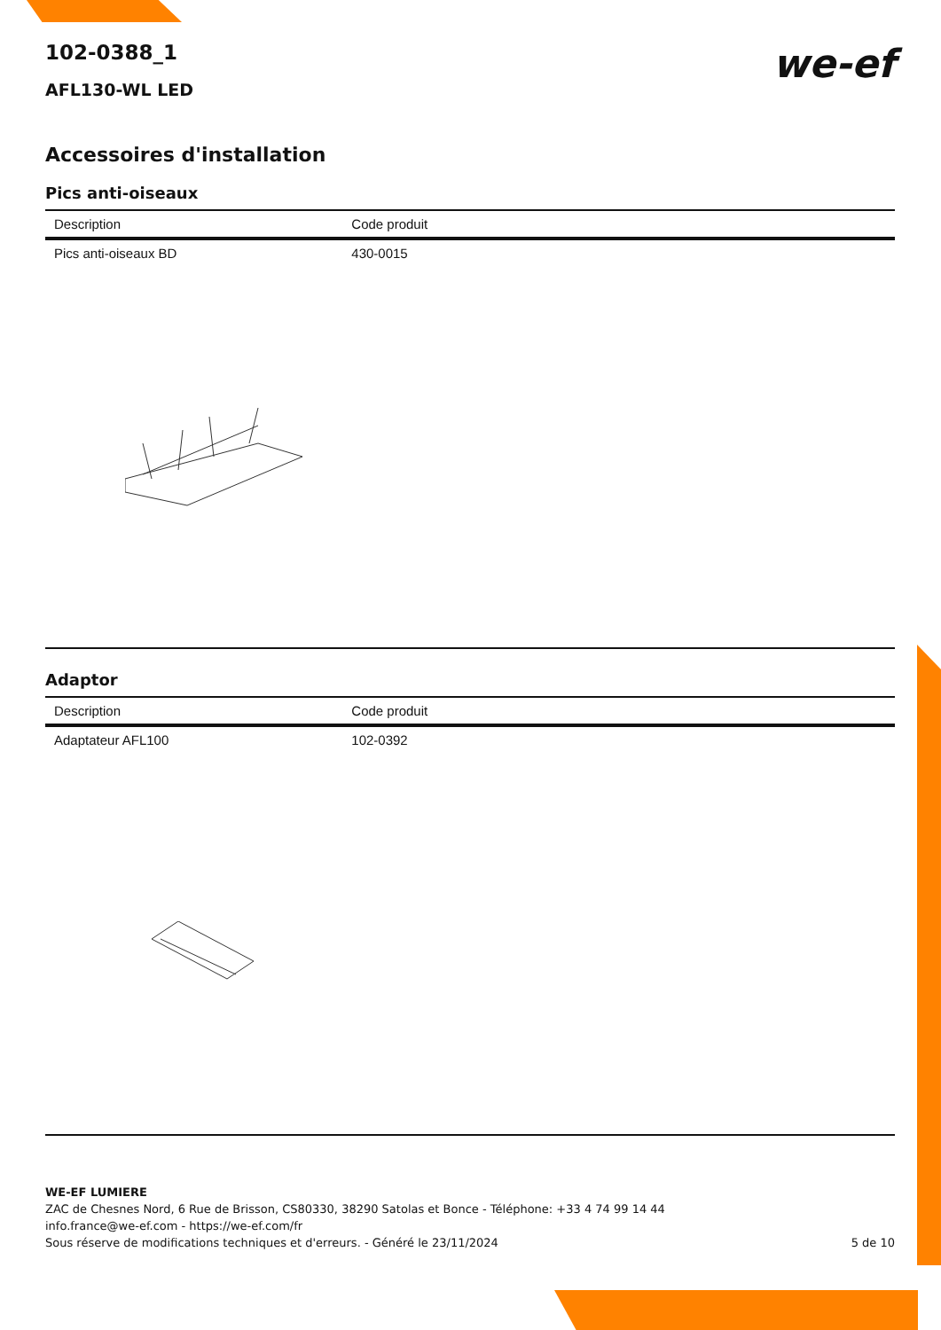we-ef
102-0388_1
AFL130-WL LED
Accessoires d'installation
Pics anti-oiseaux
| Description | Code produit |
| --- | --- |
| Pics anti-oiseaux BD | 430-0015 |
Adaptor
| Description | Code produit |
| --- | --- |
| Adaptateur AFL100 | 102-0392 |
WE-EF LUMIERE
ZAC de Chesnes Nord, 6 Rue de Brisson, CS80330, 38290 Satolas et Bonce - Téléphone: +33 4 74 99 14 44
info.france@we-ef.com - https://we-ef.com/fr
Sous réserve de modifications techniques et d'erreurs. - Généré le 23/11/2024 5 de 10